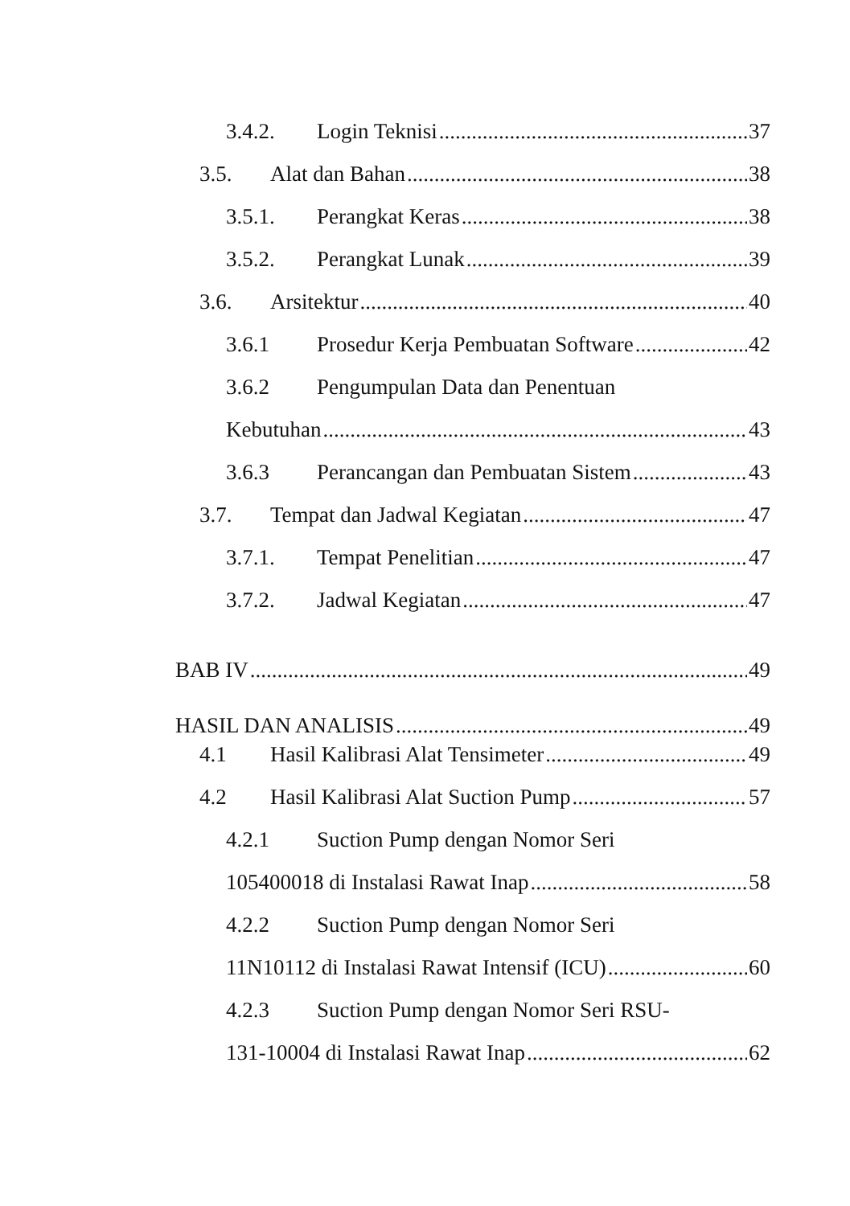3.4.2. Login Teknisi 37
3.5. Alat dan Bahan 38
3.5.1. Perangkat Keras 38
3.5.2. Perangkat Lunak 39
3.6. Arsitektur 40
3.6.1 Prosedur Kerja Pembuatan Software 42
3.6.2 Pengumpulan Data dan Penentuan
Kebutuhan 43
3.6.3 Perancangan dan Pembuatan Sistem 43
3.7. Tempat dan Jadwal Kegiatan 47
3.7.1. Tempat Penelitian 47
3.7.2. Jadwal Kegiatan 47
BAB IV 49
HASIL DAN ANALISIS 49
4.1 Hasil Kalibrasi Alat Tensimeter 49
4.2 Hasil Kalibrasi Alat Suction Pump 57
4.2.1 Suction Pump dengan Nomor Seri
105400018 di Instalasi Rawat Inap 58
4.2.2 Suction Pump dengan Nomor Seri
11N10112 di Instalasi Rawat Intensif (ICU) 60
4.2.3 Suction Pump dengan Nomor Seri RSU-
131-10004 di Instalasi Rawat Inap 62